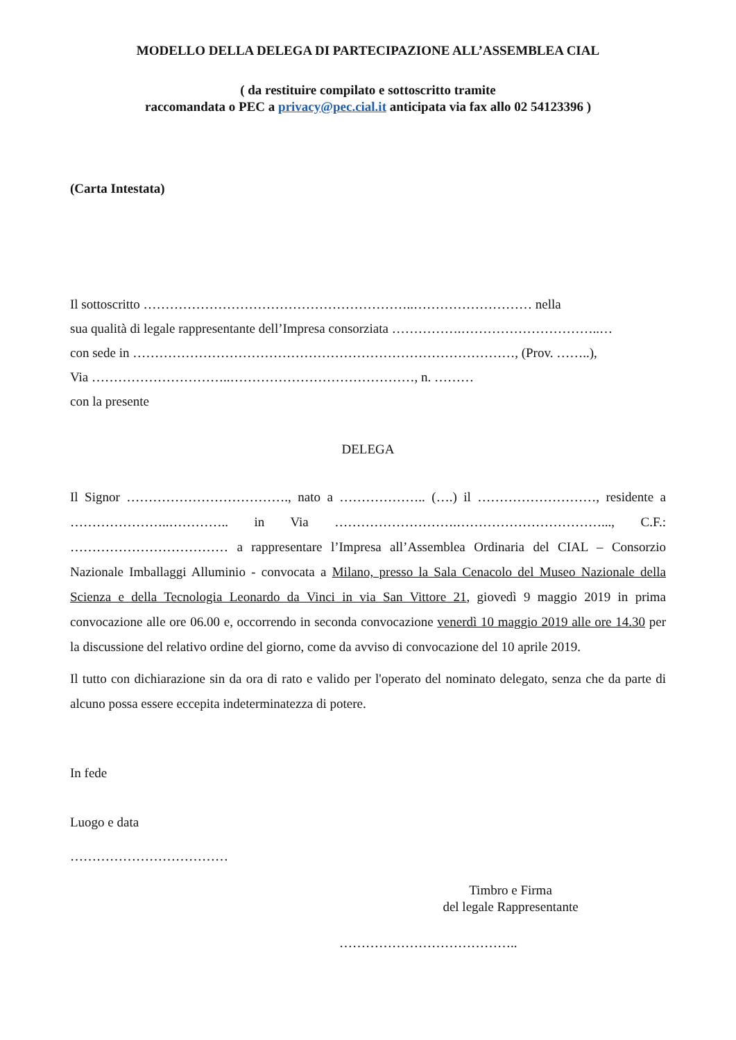MODELLO DELLA DELEGA DI PARTECIPAZIONE ALL’ASSEMBLEA CIAL
( da restituire compilato e sottoscritto tramite
raccomandata o PEC a privacy@pec.cial.it anticipata via fax allo 02 54123396 )
(Carta Intestata)
Il sottoscritto ……………………………………………………..……………………… nella
sua qualità di legale rappresentante dell’Impresa consorziata …………….…………………………..…
con sede in ……………………………………………………………………………, (Prov. ……..),
Via …………………………..……………………………………, n. ………
con la presente
DELEGA
Il Signor ………………………………., nato a ……………….. (….) il ………………………, residente a …………………..………….. in Via ……………………….……………………………..., C.F.: ……………………………… a rappresentare l’Impresa all’Assemblea Ordinaria del CIAL – Consorzio Nazionale Imballaggi Alluminio - convocata a Milano, presso la Sala Cenacolo del Museo Nazionale della Scienza e della Tecnologia Leonardo da Vinci in via San Vittore 21, giovedì 9 maggio 2019 in prima convocazione alle ore 06.00 e, occorrendo in seconda convocazione venerdì 10 maggio 2019 alle ore 14.30 per la discussione del relativo ordine del giorno, come da avviso di convocazione del 10 aprile 2019.
Il tutto con dichiarazione sin da ora di rato e valido per l'operato del nominato delegato, senza che da parte di alcuno possa essere eccepita indeterminatezza di potere.
In fede
Luogo e data
………………………………
Timbro e Firma
del legale Rappresentante
…………………………………..